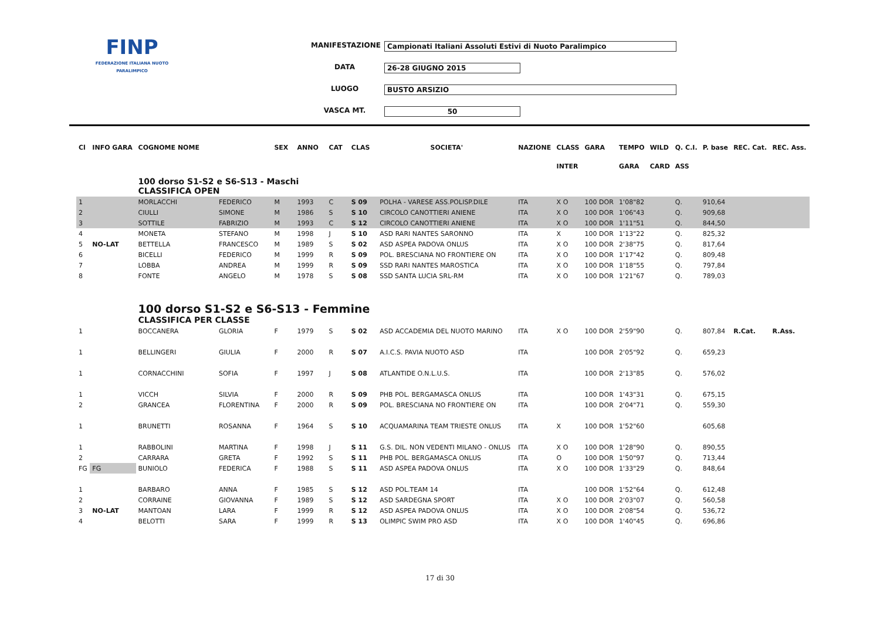FINP
FEDERAZIONE ITALIANA NUOTO PARALIMPICO
MANIFESTAZIONE Campionati Italiani Assoluti Estivi di Nuoto Paralimpico
DATA 26-28 GIUGNO 2015
LUOGO BUSTO ARSIZIO
VASCA MT. 50
| Cl | INFO GARA | COGNOME NOME | | SEX | ANNO | CAT | CLAS | SOCIETA' | NAZIONE | CLASS | GARA | TEMPO | WILD | Q. C.I. | P. base | REC. Cat. | REC. Ass. |
| --- | --- | --- | --- | --- | --- | --- | --- | --- | --- | --- | --- | --- | --- | --- | --- | --- | --- |
| | | | | | | | | | | INTER | | GARA | CARD | ASS | | | |
| | | 100 dorso S1-S2 e S6-S13 - Maschi CLASSIFICA OPEN | | | | | | | | | | | | | | | |
| 1 | | MORLACCHI | FEDERICO | M | 1993 | C | S 09 | POLHA - VARESE ASS.POLISP.DILE | ITA | X O | 100 DOR | 1'08"82 | | Q. | 910,64 | | |
| 2 | | CIULLI | SIMONE | M | 1986 | S | S 10 | CIRCOLO CANOTTIERI ANIENE | ITA | X O | 100 DOR | 1'06"43 | | Q. | 909,68 | | |
| 3 | | SOTTILE | FABRIZIO | M | 1993 | C | S 12 | CIRCOLO CANOTTIERI ANIENE | ITA | X O | 100 DOR | 1'11"51 | | Q. | 844,50 | | |
| 4 | | MONETA | STEFANO | M | 1998 | J | S 10 | ASD RARI NANTES SARONNO | ITA | X | 100 DOR | 1'13"22 | | Q. | 825,32 | | |
| 5 | NO-LAT | BETTELLA | FRANCESCO | M | 1989 | S | S 02 | ASD ASPEA PADOVA ONLUS | ITA | X O | 100 DOR | 2'38"75 | | Q. | 817,64 | | |
| 6 | | BICELLI | FEDERICO | M | 1999 | R | S 09 | POL. BRESCIANA NO FRONTIERE ON | ITA | X O | 100 DOR | 1'17"42 | | Q. | 809,48 | | |
| 7 | | LOBBA | ANDREA | M | 1999 | R | S 09 | SSD RARI NANTES MAROSTICA | ITA | X O | 100 DOR | 1'18"55 | | Q. | 797,84 | | |
| 8 | | FONTE | ANGELO | M | 1978 | S | S 08 | SSD SANTA LUCIA SRL-RM | ITA | X O | 100 DOR | 1'21"67 | | Q. | 789,03 | | |
| | | 100 dorso S1-S2 e S6-S13 - Femmine CLASSIFICA PER CLASSE | | | | | | | | | | | | | | | |
| 1 | | BOCCANERA | GLORIA | F | 1979 | S | S 02 | ASD ACCADEMIA DEL NUOTO MARINO | ITA | X O | 100 DOR | 2'59"90 | | Q. | 807,84 | R.Cat. | R.Ass. |
| 1 | | BELLINGERI | GIULIA | F | 2000 | R | S 07 | A.I.C.S. PAVIA NUOTO ASD | ITA | | 100 DOR | 2'05"92 | | Q. | 659,23 | | |
| 1 | | CORNACCHINI | SOFIA | F | 1997 | J | S 08 | ATLANTIDE O.N.L.U.S. | ITA | | 100 DOR | 2'13"85 | | Q. | 576,02 | | |
| 1 | | VICCH | SILVIA | F | 2000 | R | S 09 | PHB POL. BERGAMASCA ONLUS | ITA | | 100 DOR | 1'43"31 | | Q. | 675,15 | | |
| 2 | | GRANCEA | FLORENTINA | F | 2000 | R | S 09 | POL. BRESCIANA NO FRONTIERE ON | ITA | | 100 DOR | 2'04"71 | | Q. | 559,30 | | |
| 1 | | BRUNETTI | ROSANNA | F | 1964 | S | S 10 | ACQUAMARINA TEAM TRIESTE ONLUS | ITA | X | 100 DOR | 1'52"60 | | | 605,68 | | |
| 1 | | RABBOLINI | MARTINA | F | 1998 | J | S 11 | G.S. DIL. NON VEDENTI MILANO - ONLUS | ITA | X O | 100 DOR | 1'28"90 | | Q. | 890,55 | | |
| 2 | | CARRARA | GRETA | F | 1992 | S | S 11 | PHB POL. BERGAMASCA ONLUS | ITA | O | 100 DOR | 1'50"97 | | Q. | 713,44 | | |
| FG | FG | BUNIOLO | FEDERICA | F | 1988 | S | S 11 | ASD ASPEA PADOVA ONLUS | ITA | X O | 100 DOR | 1'33"29 | | Q. | 848,64 | | |
| 1 | | BARBARO | ANNA | F | 1985 | S | S 12 | ASD POL.TEAM 14 | ITA | | 100 DOR | 1'52"64 | | Q. | 612,48 | | |
| 2 | | CORRAINE | GIOVANNA | F | 1989 | S | S 12 | ASD SARDEGNA SPORT | ITA | X O | 100 DOR | 2'03"07 | | Q. | 560,58 | | |
| 3 | NO-LAT | MANTOAN | LARA | F | 1999 | R | S 12 | ASD ASPEA PADOVA ONLUS | ITA | X O | 100 DOR | 2'08"54 | | Q. | 536,72 | | |
| 4 | | BELOTTI | SARA | F | 1999 | R | S 13 | OLIMPIC SWIM PRO ASD | ITA | X O | 100 DOR | 1'40"45 | | Q. | 696,86 | | |
17 di 30